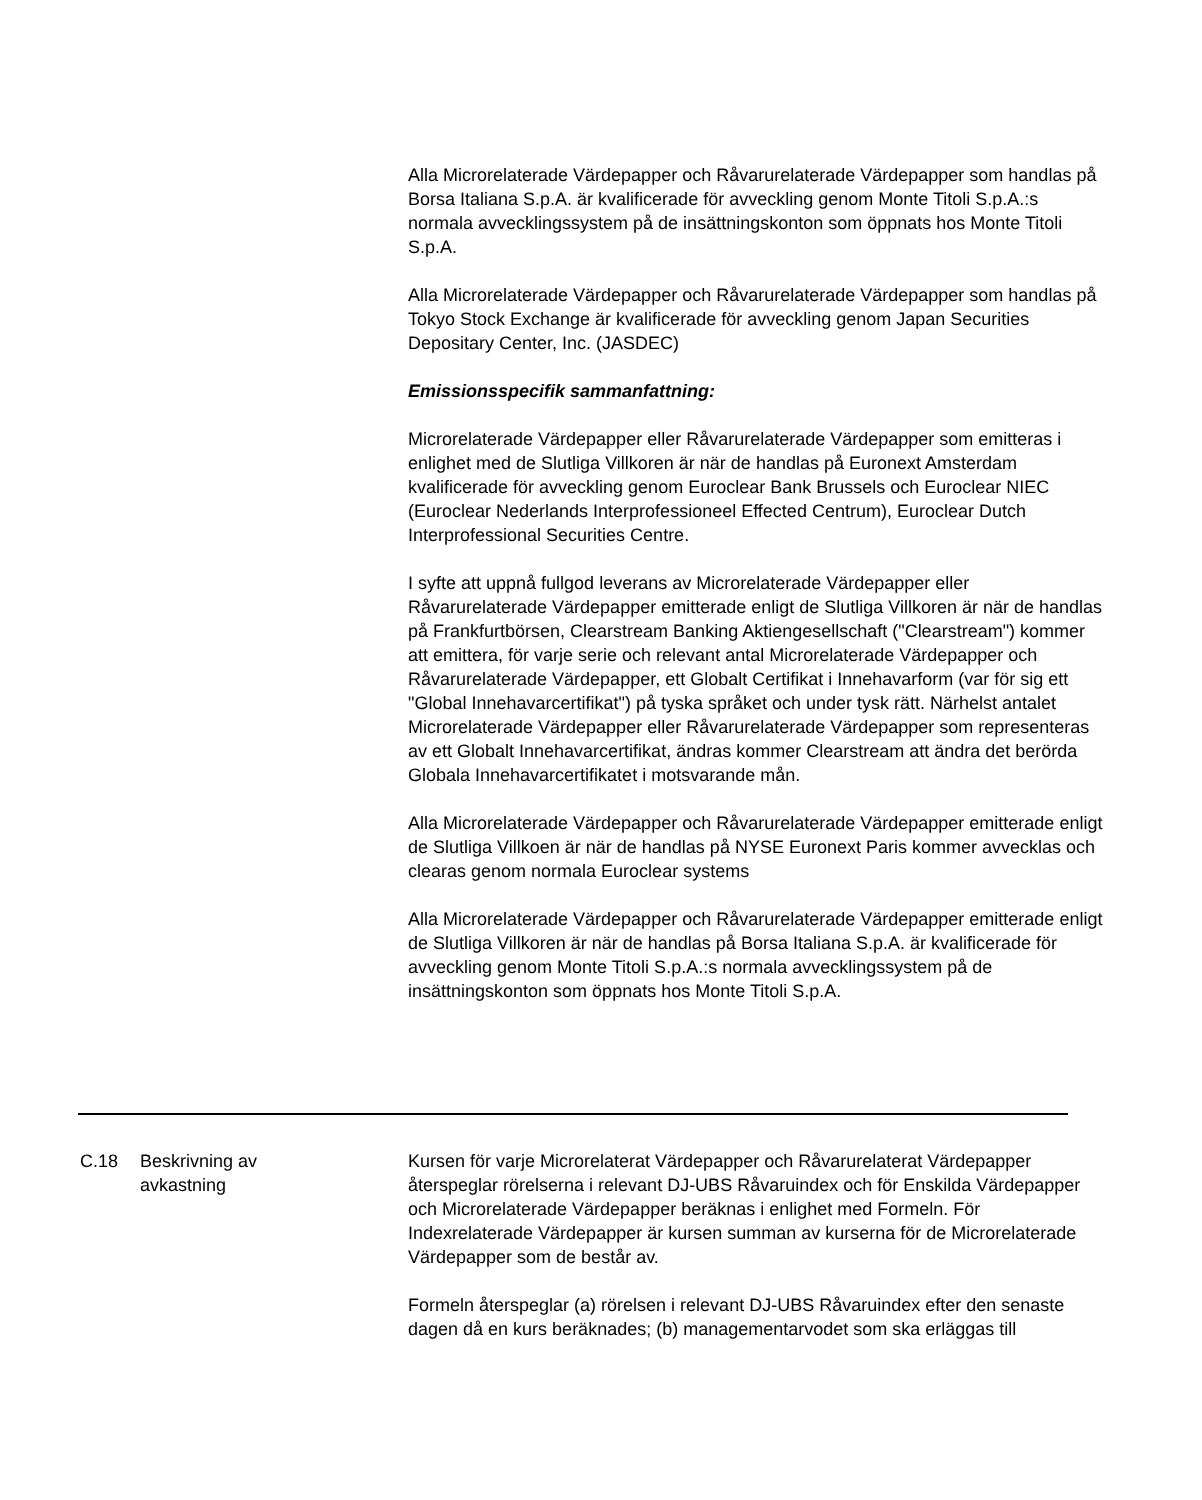Alla Microrelaterade Värdepapper och Råvarurelaterade Värdepapper som handlas på Borsa Italiana S.p.A. är kvalificerade för avveckling genom Monte Titoli S.p.A.:s normala avvecklingssystem på de insättningskonton som öppnats hos Monte Titoli S.p.A.
Alla Microrelaterade Värdepapper och Råvarurelaterade Värdepapper som handlas på Tokyo Stock Exchange är kvalificerade för avveckling genom Japan Securities Depositary Center, Inc. (JASDEC)
Emissionsspecifik sammanfattning:
Microrelaterade Värdepapper eller Råvarurelaterade Värdepapper som emitteras i enlighet med de Slutliga Villkoren är när de handlas på Euronext Amsterdam kvalificerade för avveckling genom Euroclear Bank Brussels och Euroclear NIEC (Euroclear Nederlands Interprofessioneel Effected Centrum), Euroclear Dutch Interprofessional Securities Centre.
I syfte att uppnå fullgod leverans av Microrelaterade Värdepapper eller Råvarurelaterade Värdepapper emitterade enligt de Slutliga Villkoren är när de handlas på Frankfurtbörsen, Clearstream Banking Aktiengesellschaft ("Clearstream") kommer att emittera, för varje serie och relevant antal Microrelaterade Värdepapper och Råvarurelaterade Värdepapper, ett Globalt Certifikat i Innehavarform (var för sig ett "Global Innehavarcertifikat") på tyska språket och under tysk rätt. Närhelst antalet Microrelaterade Värdepapper eller Råvarurelaterade Värdepapper som representeras av ett Globalt Innehavarcertifikat, ändras kommer Clearstream att ändra det berörda Globala Innehavarcertifikatet i motsvarande mån.
Alla Microrelaterade Värdepapper och Råvarurelaterade Värdepapper emitterade enligt de Slutliga Villkoen är när de handlas på NYSE Euronext Paris kommer avvecklas och clearas genom normala Euroclear systems
Alla Microrelaterade Värdepapper och Råvarurelaterade Värdepapper emitterade enligt de Slutliga Villkoren är när de handlas på Borsa Italiana S.p.A. är kvalificerade för avveckling genom Monte Titoli S.p.A.:s normala avvecklingssystem på de insättningskonton som öppnats hos Monte Titoli S.p.A.
C.18 Beskrivning av
avkastning
Kursen för varje Microrelaterat Värdepapper och Råvarurelaterat Värdepapper återspeglar rörelserna i relevant DJ-UBS Råvaruindex och för Enskilda Värdepapper och Microrelaterade Värdepapper beräknas i enlighet med Formeln. För Indexrelaterade Värdepapper är kursen summan av kurserna för de Microrelaterade Värdepapper som de består av.
Formeln återspeglar (a) rörelsen i relevant DJ-UBS Råvaruindex efter den senaste dagen då en kurs beräknades; (b) managementarvodet som ska erläggas till